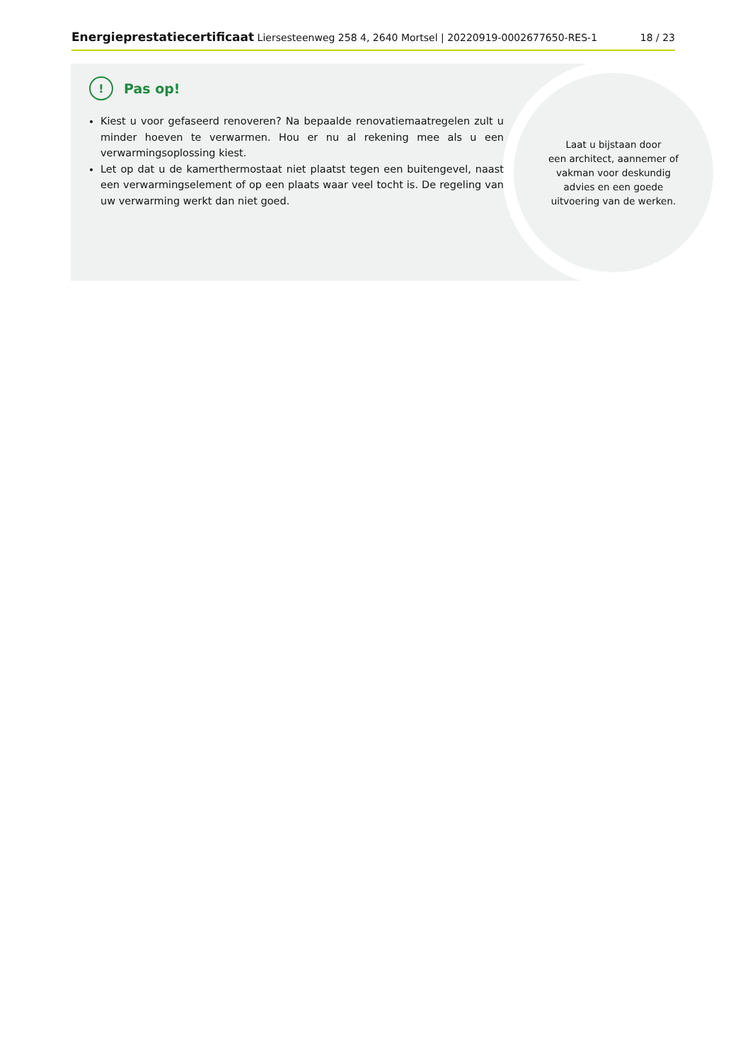Energieprestatiecertificaat Liersesteenweg 258 4, 2640 Mortsel | 20220919-0002677650-RES-1 18 / 23
Laat u bijstaan door
een architect, aannemer of
vakman voor deskundig
advies en een goede
uitvoering van de werken.
!
Pas op!
Kiest u voor gefaseerd renoveren? Na bepaalde renovatiemaatregelen zult u minder hoeven te verwarmen. Hou er nu al rekening mee als u een verwarmingsoplossing kiest.
Let op dat u de kamerthermostaat niet plaatst tegen een buitengevel, naast een verwarmingselement of op een plaats waar veel tocht is. De regeling van uw verwarming werkt dan niet goed.